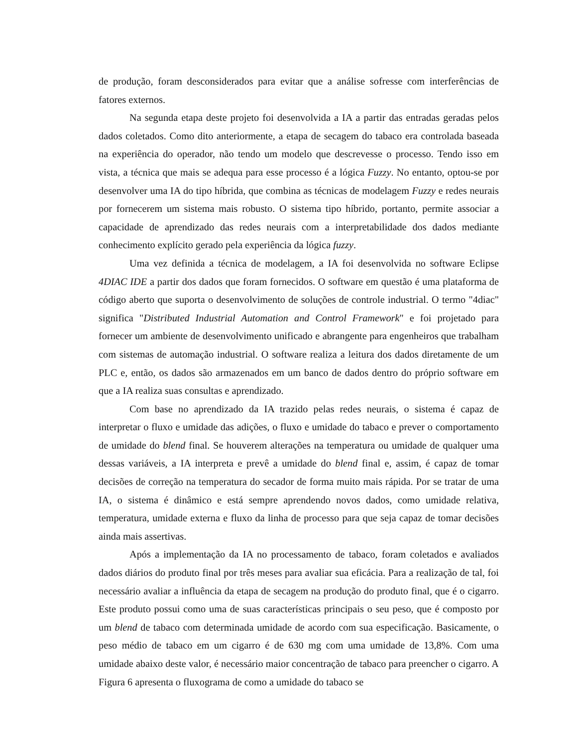de produção, foram desconsiderados para evitar que a análise sofresse com interferências de fatores externos.
Na segunda etapa deste projeto foi desenvolvida a IA a partir das entradas geradas pelos dados coletados. Como dito anteriormente, a etapa de secagem do tabaco era controlada baseada na experiência do operador, não tendo um modelo que descrevesse o processo. Tendo isso em vista, a técnica que mais se adequa para esse processo é a lógica Fuzzy. No entanto, optou-se por desenvolver uma IA do tipo híbrida, que combina as técnicas de modelagem Fuzzy e redes neurais por fornecerem um sistema mais robusto. O sistema tipo híbrido, portanto, permite associar a capacidade de aprendizado das redes neurais com a interpretabilidade dos dados mediante conhecimento explícito gerado pela experiência da lógica fuzzy.
Uma vez definida a técnica de modelagem, a IA foi desenvolvida no software Eclipse 4DIAC IDE a partir dos dados que foram fornecidos. O software em questão é uma plataforma de código aberto que suporta o desenvolvimento de soluções de controle industrial. O termo "4diac" significa "Distributed Industrial Automation and Control Framework" e foi projetado para fornecer um ambiente de desenvolvimento unificado e abrangente para engenheiros que trabalham com sistemas de automação industrial. O software realiza a leitura dos dados diretamente de um PLC e, então, os dados são armazenados em um banco de dados dentro do próprio software em que a IA realiza suas consultas e aprendizado.
Com base no aprendizado da IA trazido pelas redes neurais, o sistema é capaz de interpretar o fluxo e umidade das adições, o fluxo e umidade do tabaco e prever o comportamento de umidade do blend final. Se houverem alterações na temperatura ou umidade de qualquer uma dessas variáveis, a IA interpreta e prevê a umidade do blend final e, assim, é capaz de tomar decisões de correção na temperatura do secador de forma muito mais rápida. Por se tratar de uma IA, o sistema é dinâmico e está sempre aprendendo novos dados, como umidade relativa, temperatura, umidade externa e fluxo da linha de processo para que seja capaz de tomar decisões ainda mais assertivas.
Após a implementação da IA no processamento de tabaco, foram coletados e avaliados dados diários do produto final por três meses para avaliar sua eficácia. Para a realização de tal, foi necessário avaliar a influência da etapa de secagem na produção do produto final, que é o cigarro. Este produto possui como uma de suas características principais o seu peso, que é composto por um blend de tabaco com determinada umidade de acordo com sua especificação. Basicamente, o peso médio de tabaco em um cigarro é de 630 mg com uma umidade de 13,8%. Com uma umidade abaixo deste valor, é necessário maior concentração de tabaco para preencher o cigarro. A Figura 6 apresenta o fluxograma de como a umidade do tabaco se